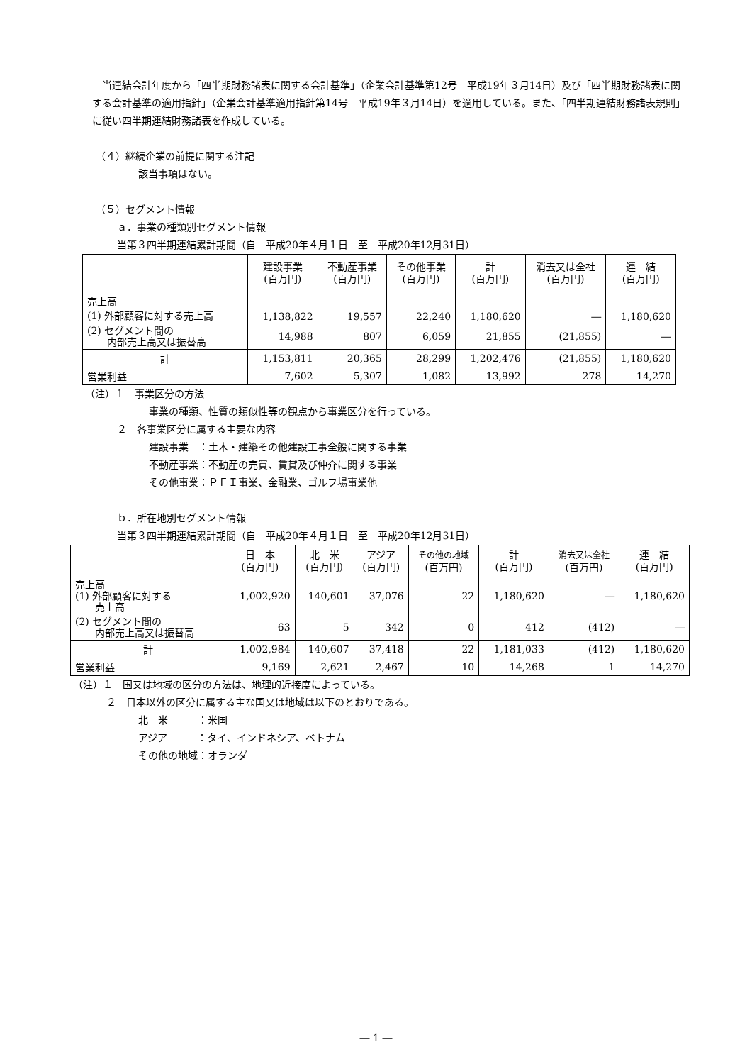当連結会計年度から「四半期財務諸表に関する会計基準」（企業会計基準第12号　平成19年３月14日）及び「四半期財務諸表に関する会計基準の適用指針」（企業会計基準適用指針第14号　平成19年３月14日）を適用している。また、「四半期連結財務諸表規則」に従い四半期連結財務諸表を作成している。
（４）継続企業の前提に関する注記
該当事項はない。
（５）セグメント情報
ａ．事業の種類別セグメント情報
当第３四半期連結累計期間（自　平成20年４月１日　至　平成20年12月31日）
| | 建設事業 (百万円) | 不動産事業 (百万円) | その他事業 (百万円) | 計 (百万円) | 消去又は全社 (百万円) | 連 結 (百万円) |
| --- | --- | --- | --- | --- | --- | --- |
| 売上高 (1) 外部顧客に対する売上高 | 1,138,822 | 19,557 | 22,240 | 1,180,620 | ― | 1,180,620 |
| (2) セグメント間の 内部売上高又は振替高 | 14,988 | 807 | 6,059 | 21,855 | (21,855) | ― |
| 計 | 1,153,811 | 20,365 | 28,299 | 1,202,476 | (21,855) | 1,180,620 |
| 営業利益 | 7,602 | 5,307 | 1,082 | 13,992 | 278 | 14,270 |
（注）１　事業区分の方法
事業の種類、性質の類似性等の観点から事業区分を行っている。
２　各事業区分に属する主要な内容
建設事業　：土木・建築その他建設工事全般に関する事業
不動産事業：不動産の売買、賃貸及び仲介に関する事業
その他事業：ＰＦＩ事業、金融業、ゴルフ場事業他
ｂ．所在地別セグメント情報
当第３四半期連結累計期間（自　平成20年４月１日　至　平成20年12月31日）
| | 日 本 (百万円) | 北 米 (百万円) | アジア (百万円) | その他の地域 (百万円) | 計 (百万円) | 消去又は全社 (百万円) | 連 結 (百万円) |
| --- | --- | --- | --- | --- | --- | --- | --- |
| 売上高 (1) 外部顧客に対する 売上高 | 1,002,920 | 140,601 | 37,076 | 22 | 1,180,620 | ― | 1,180,620 |
| (2) セグメント間の 内部売上高又は振替高 | 63 | 5 | 342 | 0 | 412 | (412) | ― |
| 計 | 1,002,984 | 140,607 | 37,418 | 22 | 1,181,033 | (412) | 1,180,620 |
| 営業利益 | 9,169 | 2,621 | 2,467 | 10 | 14,268 | 1 | 14,270 |
（注）１　国又は地域の区分の方法は、地理的近接度によっている。
２　日本以外の区分に属する主な国又は地域は以下のとおりである。
北　米　　　：米国
アジア　　　：タイ、インドネシア、ベトナム
その他の地域：オランダ
― 1 ―